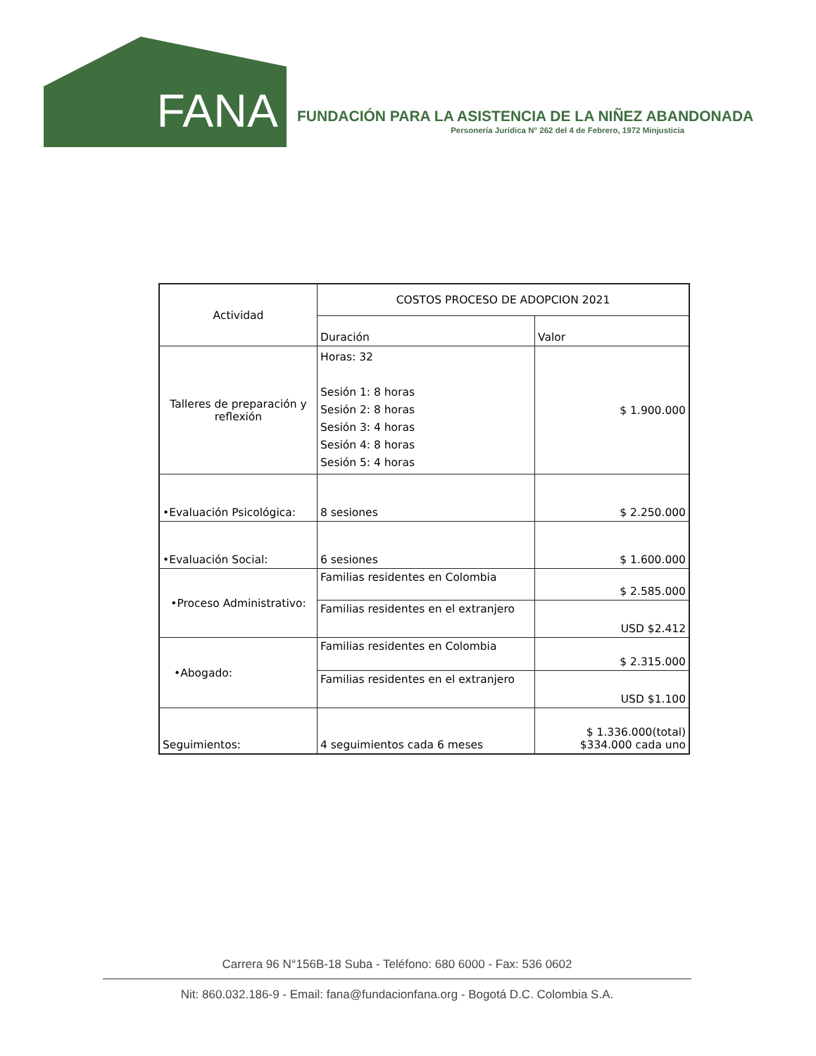FANA
FUNDACIÓN PARA LA ASISTENCIA DE LA NIÑEZ ABANDONADA
Personería Jurídica N° 262 del 4 de Febrero, 1972 Minjusticia
| Actividad | COSTOS PROCESO DE ADOPCION 2021 | |
| --- | --- | --- |
| | Duración | Valor |
| Talleres de preparación y reflexión | Horas: 32 Sesión 1: 8 horas Sesión 2: 8 horas Sesión 3: 4 horas Sesión 4: 8 horas Sesión 5: 4 horas | $ 1.900.000 |
| •Evaluación Psicológica: | 8 sesiones | $ 2.250.000 |
| •Evaluación Social: | 6 sesiones | $ 1.600.000 |
| •Proceso Administrativo: | Familias residentes en Colombia | $ 2.585.000 |
| | Familias residentes en el extranjero | USD $2.412 |
| •Abogado: | Familias residentes en Colombia | $ 2.315.000 |
| | Familias residentes en el extranjero | USD $1.100 |
| Seguimientos: | 4 seguimientos cada 6 meses | $ 1.336.000(total) $334.000 cada uno |
Carrera 96 N°156B-18 Suba - Teléfono: 680 6000 - Fax: 536 0602
Nit: 860.032.186-9 - Email: fana@fundacionfana.org - Bogotá D.C. Colombia S.A.